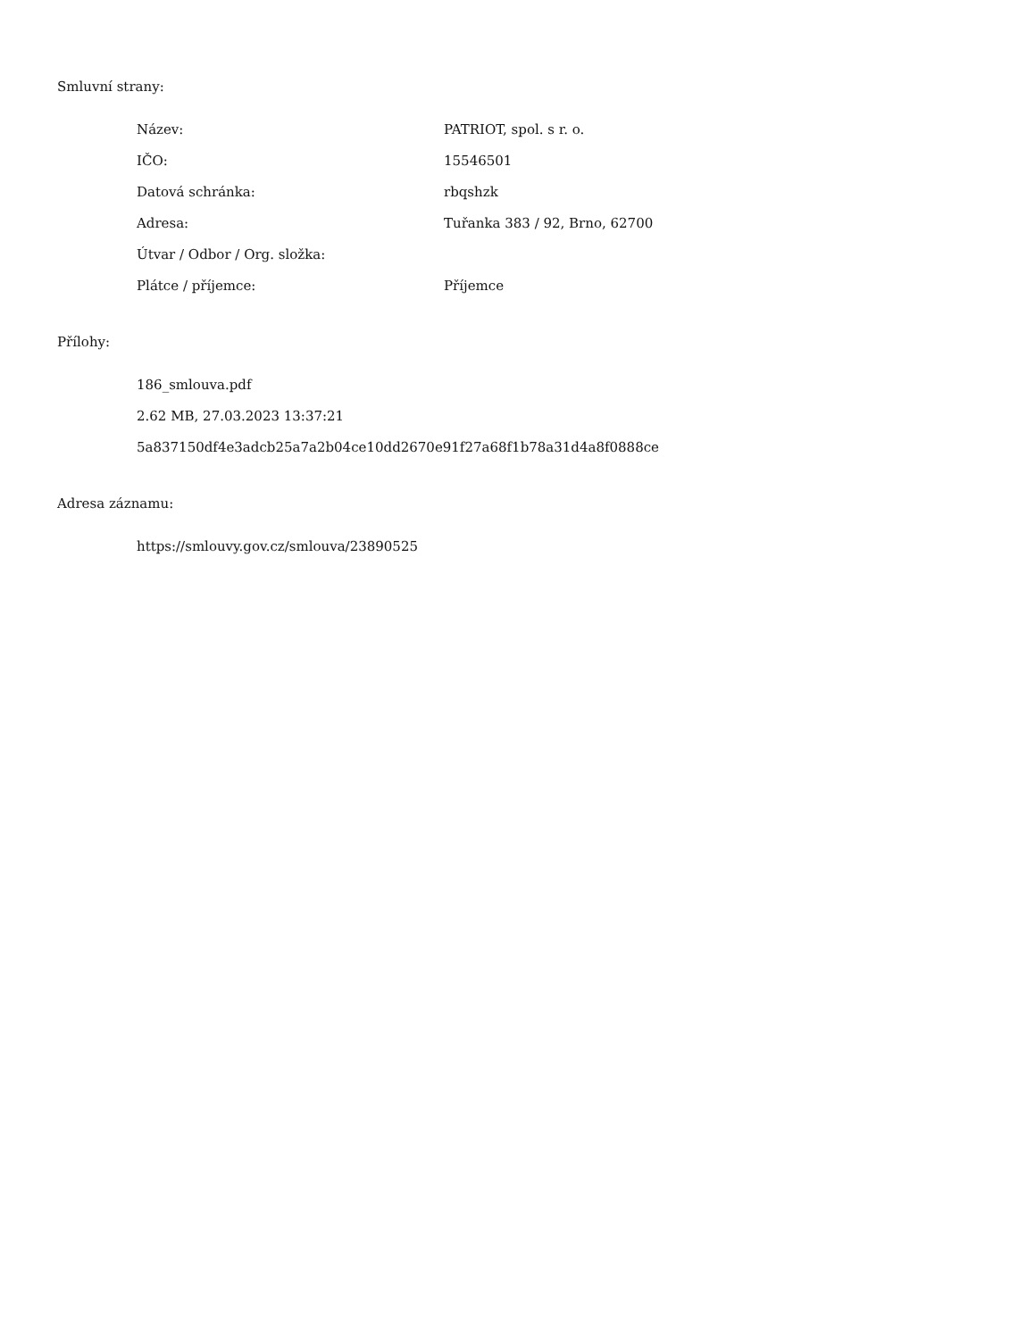Smluvní strany:
| Název: | PATRIOT, spol. s r. o. |
| IČO: | 15546501 |
| Datová schránka: | rbqshzk |
| Adresa: | Tuřanka 383 / 92, Brno, 62700 |
| Útvar / Odbor / Org. složka: | |
| Plátce / příjemce: | Příjemce |
Přílohy:
186_smlouva.pdf
2.62 MB, 27.03.2023 13:37:21
5a837150df4e3adcb25a7a2b04ce10dd2670e91f27a68f1b78a31d4a8f0888ce
Adresa záznamu:
https://smlouvy.gov.cz/smlouva/23890525